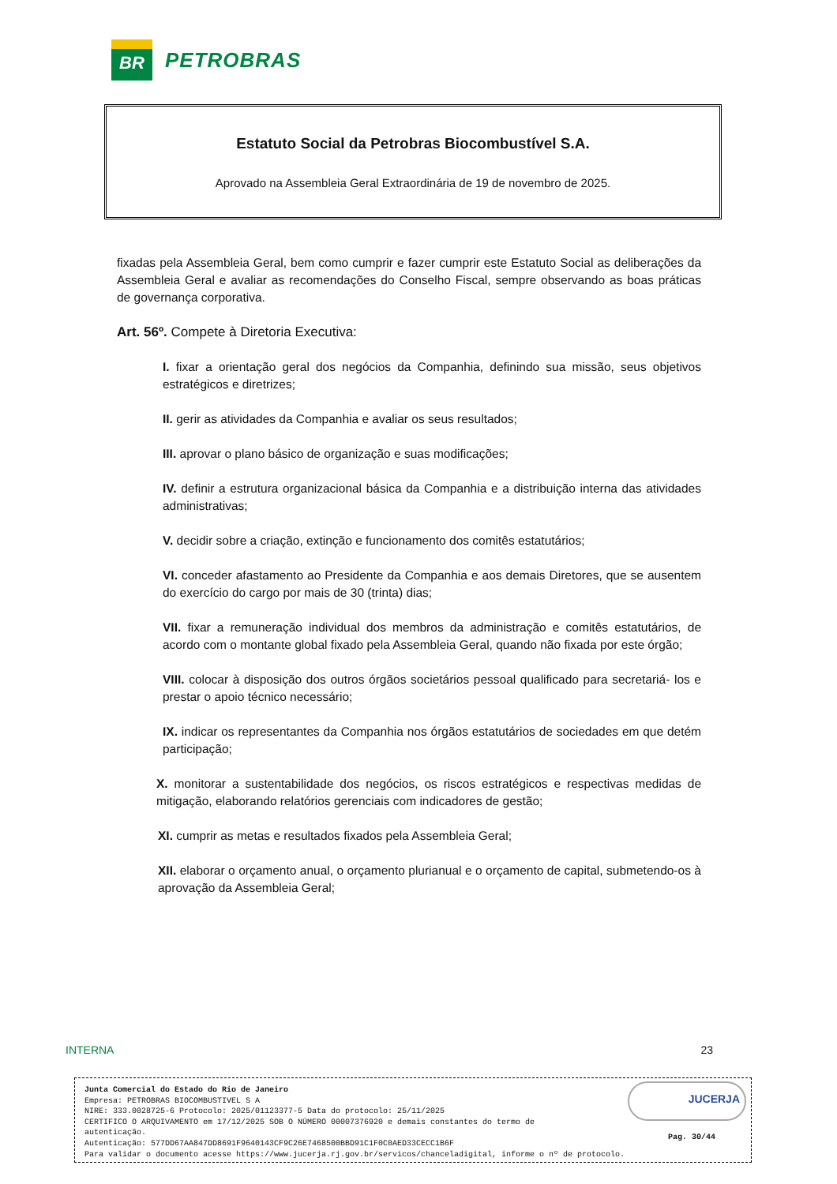BR
PETROBRAS
Estatuto Social da Petrobras Biocombustível S.A.
Aprovado na Assembleia Geral Extraordinária de 19 de novembro de 2025.
fixadas pela Assembleia Geral, bem como cumprir e fazer cumprir este Estatuto Social as deliberações da Assembleia Geral e avaliar as recomendações do Conselho Fiscal, sempre observando as boas práticas de governança corporativa.
Art. 56º. Compete à Diretoria Executiva:
I. fixar a orientação geral dos negócios da Companhia, definindo sua missão, seus objetivos estratégicos e diretrizes;
II. gerir as atividades da Companhia e avaliar os seus resultados;
III. aprovar o plano básico de organização e suas modificações;
IV. definir a estrutura organizacional básica da Companhia e a distribuição interna das atividades administrativas;
V. decidir sobre a criação, extinção e funcionamento dos comitês estatutários;
VI. conceder afastamento ao Presidente da Companhia e aos demais Diretores, que se ausentem do exercício do cargo por mais de 30 (trinta) dias;
VII. fixar a remuneração individual dos membros da administração e comitês estatutários, de acordo com o montante global fixado pela Assembleia Geral, quando não fixada por este órgão;
VIII. colocar à disposição dos outros órgãos societários pessoal qualificado para secretariá- los e prestar o apoio técnico necessário;
IX. indicar os representantes da Companhia nos órgãos estatutários de sociedades em que detém participação;
X. monitorar a sustentabilidade dos negócios, os riscos estratégicos e respectivas medidas de mitigação, elaborando relatórios gerenciais com indicadores de gestão;
XI. cumprir as metas e resultados fixados pela Assembleia Geral;
XII. elaborar o orçamento anual, o orçamento plurianual e o orçamento de capital, submetendo-os à aprovação da Assembleia Geral;
INTERNA 23
Junta Comercial do Estado do Rio de Janeiro
Empresa: PETROBRAS BIOCOMBUSTIVEL S A
NIRE: 333.0028725-6 Protocolo: 2025/01123377-5 Data do protocolo: 25/11/2025
CERTIFICO O ARQUIVAMENTO em 17/12/2025 SOB O NÚMERO 00007376920 e demais constantes do termo de
autenticação.
Autenticação: 577DD67AA847DD8691F9640143CF9C26E7468500BBD91C1F0C0AED33CECC1B6F
Para validar o documento acesse https://www.jucerja.rj.gov.br/servicos/chanceladigital, informe o nº de protocolo.
JUCERJA
Pag. 30/44